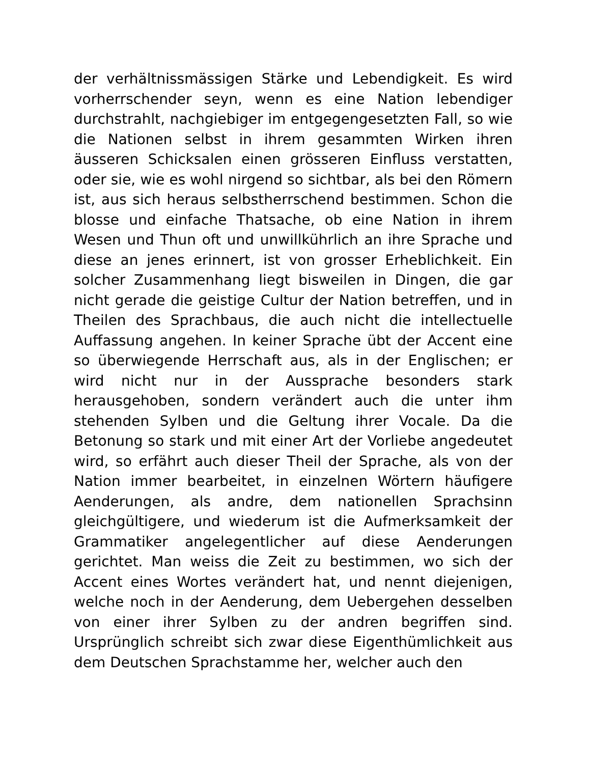der verhältnissmässigen Stärke und Lebendigkeit. Es wird vorherrschender seyn, wenn es eine Nation lebendiger durchstrahlt, nachgiebiger im entgegengesetzten Fall, so wie die Nationen selbst in ihrem gesammten Wirken ihren äusseren Schicksalen einen grösseren Einfluss verstatten, oder sie, wie es wohl nirgend so sichtbar, als bei den Römern ist, aus sich heraus selbstherrschend bestimmen. Schon die blosse und einfache Thatsache, ob eine Nation in ihrem Wesen und Thun oft und unwillkührlich an ihre Sprache und diese an jenes erinnert, ist von grosser Erheblichkeit. Ein solcher Zusammenhang liegt bisweilen in Dingen, die gar nicht gerade die geistige Cultur der Nation betreffen, und in Theilen des Sprachbaus, die auch nicht die intellectuelle Auffassung angehen. In keiner Sprache übt der Accent eine so überwiegende Herrschaft aus, als in der Englischen; er wird nicht nur in der Aussprache besonders stark herausgehoben, sondern verändert auch die unter ihm stehenden Sylben und die Geltung ihrer Vocale. Da die Betonung so stark und mit einer Art der Vorliebe angedeutet wird, so erfährt auch dieser Theil der Sprache, als von der Nation immer bearbeitet, in einzelnen Wörtern häufigere Aenderungen, als andre, dem nationellen Sprachsinn gleichgültigere, und wiederum ist die Aufmerksamkeit der Grammatiker angelegentlicher auf diese Aenderungen gerichtet. Man weiss die Zeit zu bestimmen, wo sich der Accent eines Wortes verändert hat, und nennt diejenigen, welche noch in der Aenderung, dem Uebergehen desselben von einer ihrer Sylben zu der andren begriffen sind. Ursprünglich schreibt sich zwar diese Eigenthümlichkeit aus dem Deutschen Sprachstamme her, welcher auch den